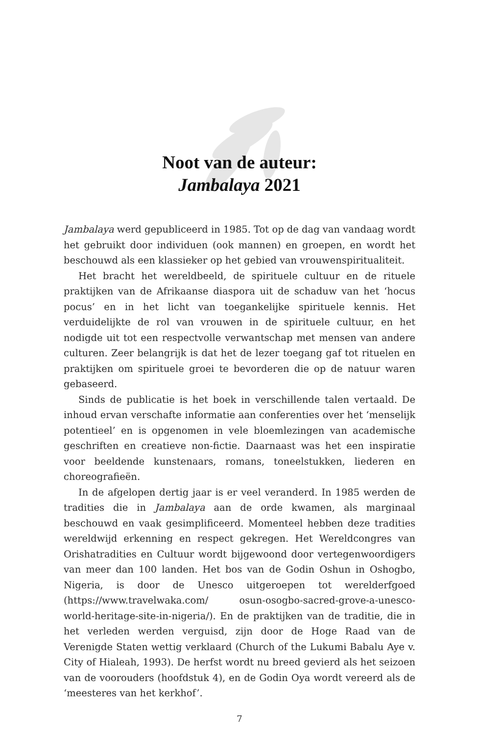Noot van de auteur:
Jambalaya 2021
Jambalaya werd gepubliceerd in 1985. Tot op de dag van vandaag wordt het gebruikt door individuen (ook mannen) en groepen, en wordt het beschouwd als een klassieker op het gebied van vrouwenspiritualiteit.
Het bracht het wereldbeeld, de spirituele cultuur en de rituele praktijken van de Afrikaanse diaspora uit de schaduw van het ‘hocus pocus’ en in het licht van toegankelijke spirituele kennis. Het verduidelijkte de rol van vrouwen in de spirituele cultuur, en het nodigde uit tot een respectvolle verwantschap met mensen van andere culturen. Zeer belangrijk is dat het de lezer toegang gaf tot rituelen en praktijken om spirituele groei te bevorderen die op de natuur waren gebaseerd.
Sinds de publicatie is het boek in verschillende talen vertaald. De inhoud ervan verschafte informatie aan conferenties over het ‘menselijk potentieel’ en is opgenomen in vele bloemlezingen van academische geschriften en creatieve non-fictie. Daarnaast was het een inspiratie voor beeldende kunstenaars, romans, toneelstukken, liederen en choreografieën.
In de afgelopen dertig jaar is er veel veranderd. In 1985 werden de tradities die in Jambalaya aan de orde kwamen, als marginaal beschouwd en vaak gesimplificeerd. Momenteel hebben deze tradities wereldwijd erkenning en respect gekregen. Het Wereldcongres van Orishatradities en Cultuur wordt bijgewoond door vertegenwoordigers van meer dan 100 landen. Het bos van de Godin Oshun in Oshogbo, Nigeria, is door de Unesco uitgeroepen tot werelderfgoed (https://www.travelwaka.com/ osun-osogbo-sacred-grove-a-unesco-world-heritage-site-in-nigeria/). En de praktijken van de traditie, die in het verleden werden verguisd, zijn door de Hoge Raad van de Verenigde Staten wettig verklaard (Church of the Lukumi Babalu Aye v. City of Hialeah, 1993). De herfst wordt nu breed gevierd als het seizoen van de voorouders (hoofdstuk 4), en de Godin Oya wordt vereerd als de ‘meesteres van het kerkhof’.
7